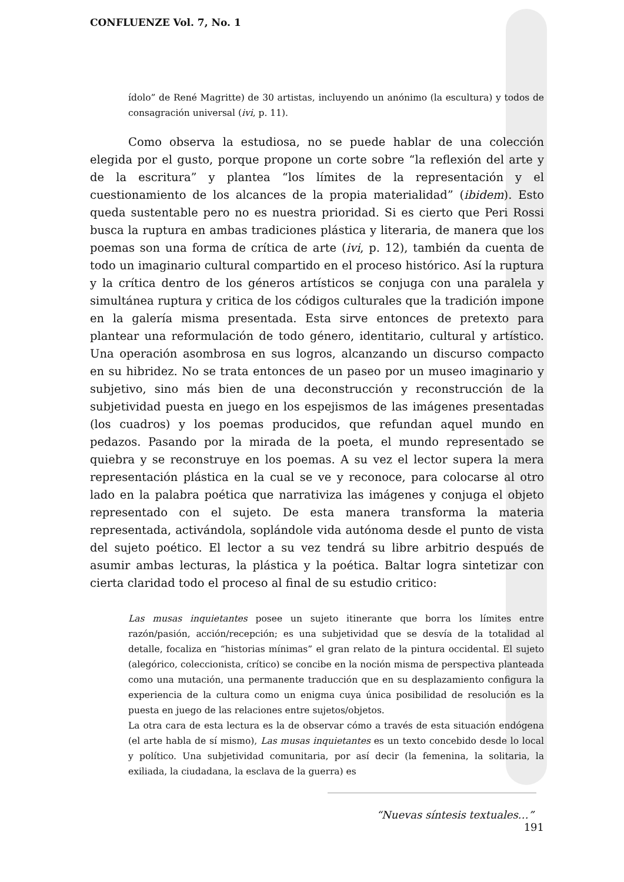CONFLUENZE Vol. 7, No. 1
ídolo” de René Magritte) de 30 artistas, incluyendo un anónimo (la escultura) y todos de consagración universal (ivi, p. 11).
Como observa la estudiosa, no se puede hablar de una colección elegida por el gusto, porque propone un corte sobre “la reflexión del arte y de la escritura” y plantea “los límites de la representación y el cuestionamiento de los alcances de la propia materialidad” (ibidem). Esto queda sustentable pero no es nuestra prioridad. Si es cierto que Peri Rossi busca la ruptura en ambas tradiciones plástica y literaria, de manera que los poemas son una forma de crítica de arte (ivi, p. 12), también da cuenta de todo un imaginario cultural compartido en el proceso histórico. Así la ruptura y la crítica dentro de los géneros artísticos se conjuga con una paralela y simultánea ruptura y critica de los códigos culturales que la tradición impone en la galería misma presentada. Esta sirve entonces de pretexto para plantear una reformulación de todo género, identitario, cultural y artístico. Una operación asombrosa en sus logros, alcanzando un discurso compacto en su hibridez. No se trata entonces de un paseo por un museo imaginario y subjetivo, sino más bien de una deconstrucción y reconstrucción de la subjetividad puesta en juego en los espejismos de las imágenes presentadas (los cuadros) y los poemas producidos, que refundan aquel mundo en pedazos. Pasando por la mirada de la poeta, el mundo representado se quiebra y se reconstruye en los poemas. A su vez el lector supera la mera representación plástica en la cual se ve y reconoce, para colocarse al otro lado en la palabra poética que narrativiza las imágenes y conjuga el objeto representado con el sujeto. De esta manera transforma la materia representada, activándola, soplándole vida autónoma desde el punto de vista del sujeto poético. El lector a su vez tendrá su libre arbitrio después de asumir ambas lecturas, la plástica y la poética. Baltar logra sintetizar con cierta claridad todo el proceso al final de su estudio critico:
Las musas inquietantes posee un sujeto itinerante que borra los límites entre razón/pasión, acción/recepción; es una subjetividad que se desvía de la totalidad al detalle, focaliza en “historias mínimas” el gran relato de la pintura occidental. El sujeto (alegórico, coleccionista, crítico) se concibe en la noción misma de perspectiva planteada como una mutación, una permanente traducción que en su desplazamiento configura la experiencia de la cultura como un enigma cuya única posibilidad de resolución es la puesta en juego de las relaciones entre sujetos/objetos.
La otra cara de esta lectura es la de observar cómo a través de esta situación endógena (el arte habla de sí mismo), Las musas inquietantes es un texto concebido desde lo local y político. Una subjetividad comunitaria, por así decir (la femenina, la solitaria, la exiliada, la ciudadana, la esclava de la guerra) es
“Nuevas síntesis textuales…” 191